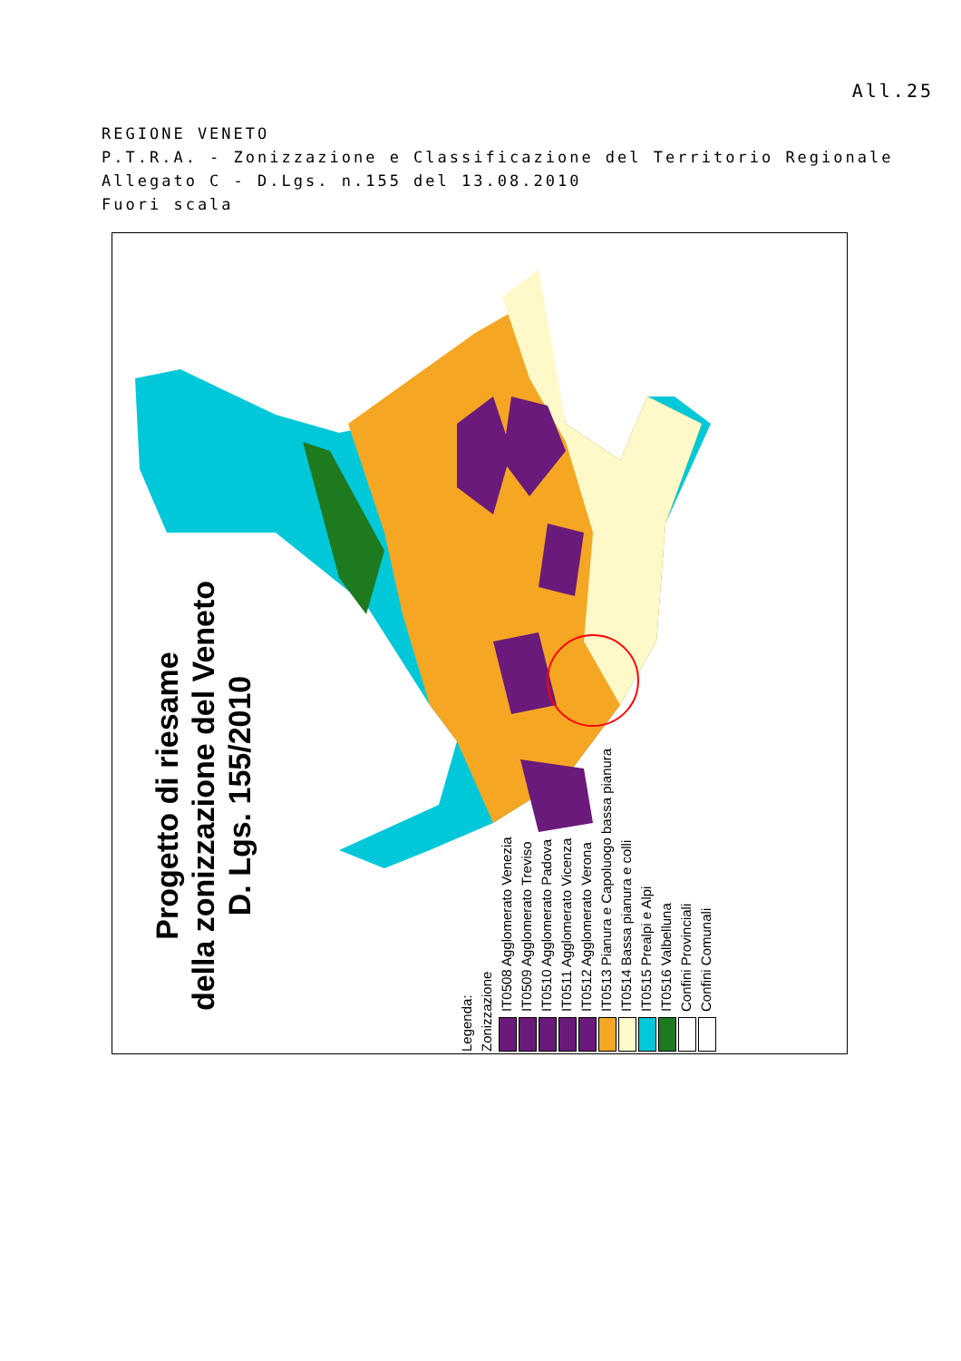All.25
REGIONE VENETO
P.T.R.A. - Zonizzazione e Classificazione del Territorio Regionale
Allegato C - D.Lgs. n.155 del 13.08.2010
Fuori scala
Progetto di riesame
della zonizzazione del Veneto
D. Lgs. 155/2010
Legenda:
Zonizzazione
IT0508 Agglomerato Venezia
IT0509 Agglomerato Treviso
IT0510 Agglomerato Padova
IT0511 Agglomerato Vicenza
IT0512 Agglomerato Verona
IT0513 Pianura e Capoluogo bassa pianura
IT0514 Bassa pianura e colli
IT0515 Prealpi e Alpi
IT0516 Valbelluna
Confini Provinciali
Confini Comunali